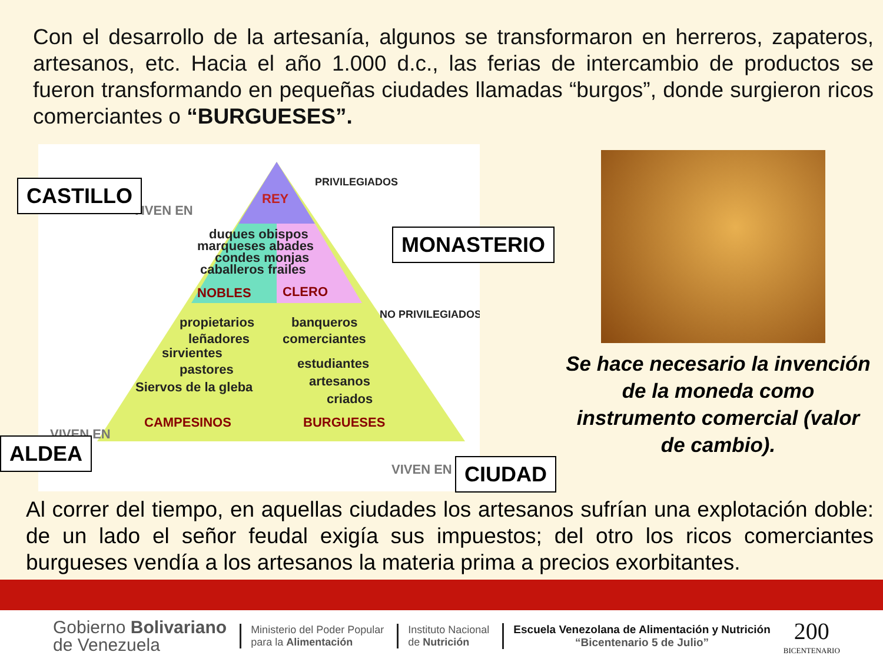Con el desarrollo de la artesanía, algunos se transformaron en herreros, zapateros, artesanos, etc. Hacia el año 1.000 d.c., las ferias de intercambio de productos se fueron transformando en pequeñas ciudades llamadas “burgos”, donde surgieron ricos comerciantes o “BURGUESES”.
REY
duques obispos
marqueses abades
condes monjas
caballeros frailes
NOBLES
CLERO
propietarios
banqueros
leñadores
comerciantes
sirvientes
estudiantes
pastores
artesanos
Siervos de la gleba
criados
CAMPESINOS
BURGUESES
VIVEN EN
PRIVILEGIADOS
NO PRIVILEGIADOS
VIVEN EN
VIVEN EN
CASTILLO
MONASTERIO
ALDEA
CIUDAD
Se hace necesario la invención de la moneda como instrumento comercial (valor de cambio).
Al correr del tiempo, en aquellas ciudades los artesanos sufrían una explotación doble: de un lado el señor feudal exigía sus impuestos; del otro los ricos comerciantes burgueses vendía a los artesanos la materia prima a precios exorbitantes.
Gobierno Bolivariano
de Venezuela
Ministerio del Poder Popular
para la Alimentación
Instituto Nacional
de Nutrición
Escuela Venezolana de Alimentación y Nutrición
“Bicentenario 5 de Julio”
200
BICENTENARIO